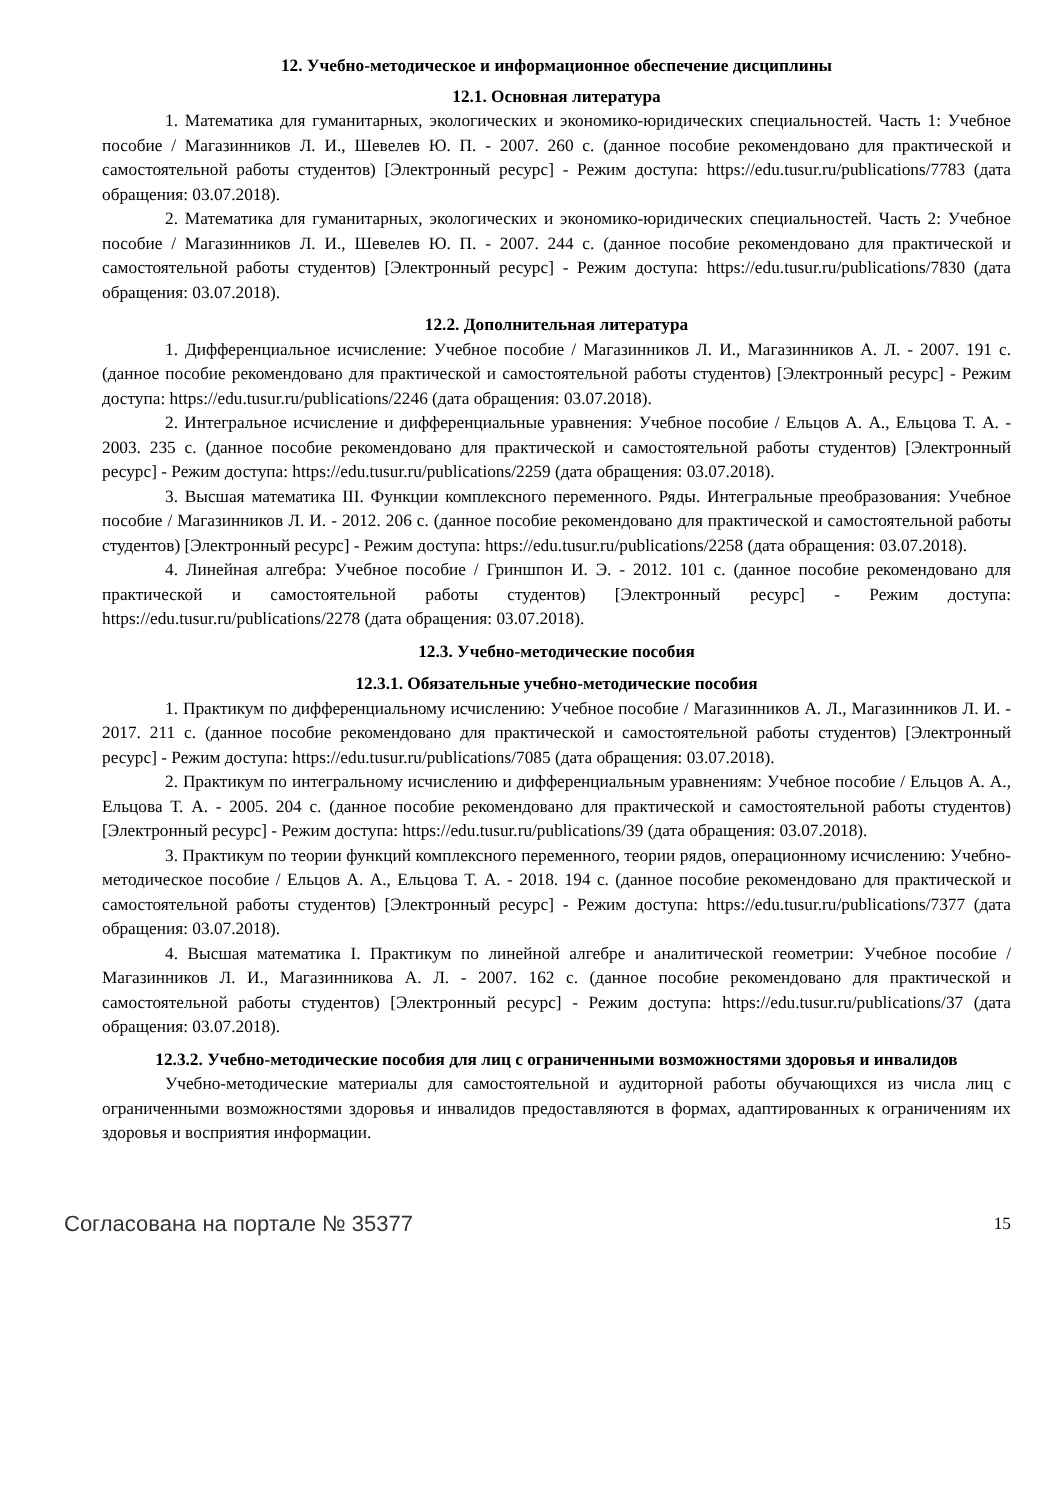12. Учебно-методическое и информационное обеспечение дисциплины
12.1. Основная литература
1. Математика для гуманитарных, экологических и экономико-юридических специальностей. Часть 1: Учебное пособие / Магазинников Л. И., Шевелев Ю. П. - 2007. 260 с. (данное пособие рекомендовано для практической и самостоятельной работы студентов) [Электронный ресурс] - Режим доступа: https://edu.tusur.ru/publications/7783 (дата обращения: 03.07.2018).
2. Математика для гуманитарных, экологических и экономико-юридических специальностей. Часть 2: Учебное пособие / Магазинников Л. И., Шевелев Ю. П. - 2007. 244 с. (данное пособие рекомендовано для практической и самостоятельной работы студентов) [Электронный ресурс] - Режим доступа: https://edu.tusur.ru/publications/7830 (дата обращения: 03.07.2018).
12.2. Дополнительная литература
1. Дифференциальное исчисление: Учебное пособие / Магазинников Л. И., Магазинников А. Л. - 2007. 191 с. (данное пособие рекомендовано для практической и самостоятельной работы студентов) [Электронный ресурс] - Режим доступа: https://edu.tusur.ru/publications/2246 (дата обращения: 03.07.2018).
2. Интегральное исчисление и дифференциальные уравнения: Учебное пособие / Ельцов А. А., Ельцова Т. А. - 2003. 235 с. (данное пособие рекомендовано для практической и самостоятельной работы студентов) [Электронный ресурс] - Режим доступа: https://edu.tusur.ru/publications/2259 (дата обращения: 03.07.2018).
3. Высшая математика III. Функции комплексного переменного. Ряды. Интегральные преобразования: Учебное пособие / Магазинников Л. И. - 2012. 206 с. (данное пособие рекомендовано для практической и самостоятельной работы студентов) [Электронный ресурс] - Режим доступа: https://edu.tusur.ru/publications/2258 (дата обращения: 03.07.2018).
4. Линейная алгебра: Учебное пособие / Гриншпон И. Э. - 2012. 101 с. (данное пособие рекомендовано для практической и самостоятельной работы студентов) [Электронный ресурс] - Режим доступа: https://edu.tusur.ru/publications/2278 (дата обращения: 03.07.2018).
12.3. Учебно-методические пособия
12.3.1. Обязательные учебно-методические пособия
1. Практикум по дифференциальному исчислению: Учебное пособие / Магазинников А. Л., Магазинников Л. И. - 2017. 211 с. (данное пособие рекомендовано для практической и самостоятельной работы студентов) [Электронный ресурс] - Режим доступа: https://edu.tusur.ru/publications/7085 (дата обращения: 03.07.2018).
2. Практикум по интегральному исчислению и дифференциальным уравнениям: Учебное пособие / Ельцов А. А., Ельцова Т. А. - 2005. 204 с. (данное пособие рекомендовано для практической и самостоятельной работы студентов) [Электронный ресурс] - Режим доступа: https://edu.tusur.ru/publications/39 (дата обращения: 03.07.2018).
3. Практикум по теории функций комплексного переменного, теории рядов, операционному исчислению: Учебно-методическое пособие / Ельцов А. А., Ельцова Т. А. - 2018. 194 с. (данное пособие рекомендовано для практической и самостоятельной работы студентов) [Электронный ресурс] - Режим доступа: https://edu.tusur.ru/publications/7377 (дата обращения: 03.07.2018).
4. Высшая математика I. Практикум по линейной алгебре и аналитической геометрии: Учебное пособие / Магазинников Л. И., Магазинникова А. Л. - 2007. 162 с. (данное пособие рекомендовано для практической и самостоятельной работы студентов) [Электронный ресурс] - Режим доступа: https://edu.tusur.ru/publications/37 (дата обращения: 03.07.2018).
12.3.2. Учебно-методические пособия для лиц с ограниченными возможностями здоровья и инвалидов
Учебно-методические материалы для самостоятельной и аудиторной работы обучающихся из числа лиц с ограниченными возможностями здоровья и инвалидов предоставляются в формах, адаптированных к ограничениям их здоровья и восприятия информации.
Согласована на портале № 35377 15